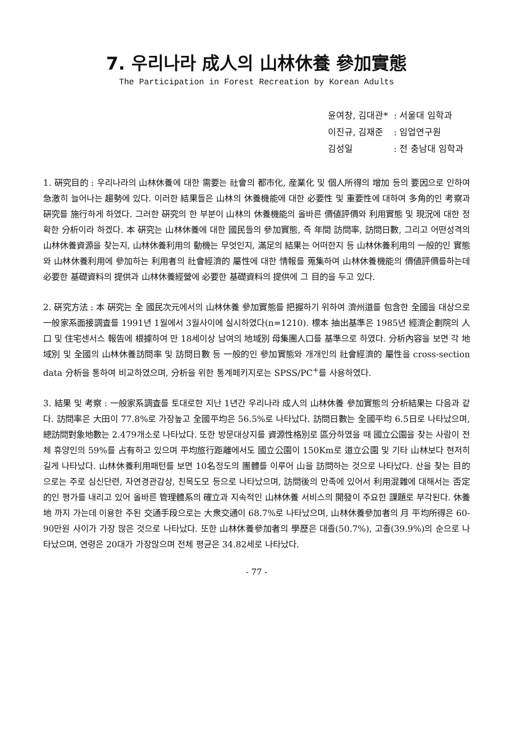7. 우리나라 成人의 山林休養 參加實態
The Participation in Forest Recreation by Korean Adults
| 윤여창, 김대관* | : 서울대 임학과 |
| 이진규, 김재준 | : 임업연구원 |
| 김성일 | : 전 충남대 임학과 |
1. 硏究目的 : 우리나라의 山林休養에 대한 需要는 社會의 都市化, 産業化 및 個人所得의 增加 등의 要因으로 인하여 急激히 늘어나는 趨勢에 있다. 이러한 結果들은 山林의 休養機能에 대한 必要性 및 重要性에 대하여 多角的인 考察과 硏究를 施行하게 하였다. 그러한 硏究의 한 부분이 山林의 休養機能의 올바른 價値評價와 利用實態 및 現況에 대한 정확한 分析이라 하겠다. 本 硏究는 山林休養에 대한 國民들의 參加實態, 즉 年間 訪問率, 訪問日數, 그리고 어떤성격의 山林休養資源을 찾는지, 山林休養利用의 動機는 무엇인지, 滿足의 結果는 어떠한지 등 山林休養利用의 一般的인 實態와 山林休養利用에 參加하는 利用者의 社會經濟的 屬性에 대한 情報를 蒐集하여 山林休養機能의 價値評價를하는데 必要한 基礎資料의 提供과 山林休養經營에 必要한 基礎資料의 提供에 그 目的을 두고 있다.
2. 硏究方法 : 本 硏究는 全 國民次元에서의 山林休養 參加實態를 把握하기 위하여 濟州道를 包含한 全國을 대상으로 一般家系面接調査를 1991년 1월에서 3월사이에 실시하였다(n=1210). 標本 抽出基準은 1985년 經濟企劃院의 人口 및 住宅센서스 報告에 根據하여 만 18세이상 남여의 地域別 母集團人口를 基準으로 하였다. 分析內容을 보면 각 地域別 및 全國의 山林休養訪問率 및 訪問日數 등 一般的인 參加實態와 개개인의 社會經濟的 屬性을 cross-section data 分析을 통하여 비교하였으며, 分析을 위한 통계페키지로는 SPSS/PC<sup>+</sup>를 사용하였다.
3. 結果 및 考察 : 一般家系調査를 토대로한 지난 1년간 우리나라 成人의 山林休養 參加實態의 分析結果는 다음과 같다. 訪問率은 大田이 77.8%로 가장높고 全國平均은 56.5%로 나타났다. 訪問日數는 全國平均 6.5日로 나타났으며, 總訪問對象地數는 2.479개소로 나타났다. 또한 방문대상지를 資源性格別로 區分하였을 때 國立公園을 찾는 사람이 전체 휴양인의 59%를 占有하고 있으며 平均旅行距離에서도 國立公園이 150Km로 道立公園 및 기타 山林보다 현저히 길게 나타났다. 山林休養利用패턴를 보면 10名정도의 團體를 이루어 山을 訪問하는 것으로 나타났다. 산을 찾는 目的으로는 주로 심신단련, 자연경관감상, 친목도모 등으로 나타났으며, 訪問後의 만족에 있어서 利用混雜에 대해서는 否定的인 평가를 내리고 있어 올바른 管理體系의 確立과 지속적인 山林休養 서비스의 開發이 주요한 課題로 부각된다. 休養地 까지 가는데 이용한 주된 交通手段으로는 大衆交通이 68.7%로 나타났으며, 山林休養參加者의 月 平均所得은 60-90만원 사이가 가장 많은 것으로 나타났다. 또한 山林休養參加者의 學歷은 대졸(50.7%), 고졸(39.9%)의 순으로 나타났으며, 연령은 20대가 가장많으며 전체 평균은 34.82세로 나타났다.
- 77 -